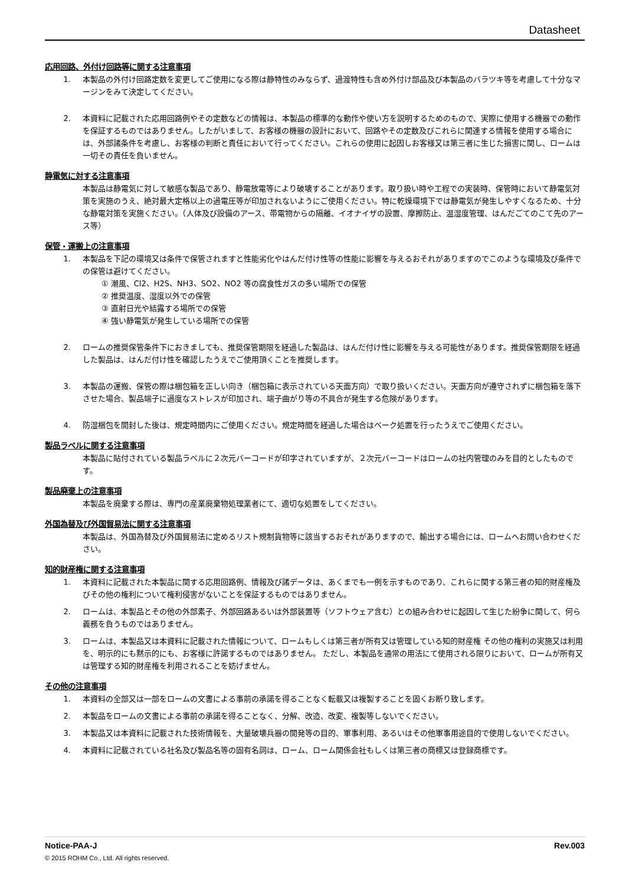Datasheet
応用回路、外付け回路等に関する注意事項
1. 本製品の外付け回路定数を変更してご使用になる際は静特性のみならず、過渡特性も含め外付け部品及び本製品のバラツキ等を考慮して十分なマージンをみて決定してください。
2. 本資料に記載された応用回路例やその定数などの情報は、本製品の標準的な動作や使い方を説明するためのもので、実際に使用する機器での動作を保証するものではありません。したがいまして、お客様の機器の設計において、回路やその定数及びこれらに関連する情報を使用する場合には、外部諸条件を考慮し、お客様の判断と責任において行ってください。これらの使用に起因しお客様又は第三者に生じた損害に関し、ロームは一切その責任を負いません。
静電気に対する注意事項
本製品は静電気に対して敏感な製品であり、静電放電等により破壊することがあります。取り扱い時や工程での実装時、保管時において静電気対策を実施のうえ、絶対最大定格以上の過電圧等が印加されないようにご使用ください。特に乾燥環境下では静電気が発生しやすくなるため、十分な静電対策を実施ください。（人体及び設備のアース、帯電物からの隔離、イオナイザの設置、摩擦防止、温湿度管理、はんだごてのこて先のアース等）
保管・運搬上の注意事項
1. 本製品を下記の環境又は条件で保管されますと性能劣化やはんだ付け性等の性能に影響を与えるおそれがありますのでこのような環境及び条件での保管は避けてください。
① 潮風、Cl2、H2S、NH3、SO2、NO2 等の腐食性ガスの多い場所での保管
② 推奨温度、湿度以外での保管
③ 直射日光や結露する場所での保管
④ 強い静電気が発生している場所での保管
2. ロームの推奨保管条件下におきましても、推奨保管期限を経過した製品は、はんだ付け性に影響を与える可能性があります。推奨保管期限を経過した製品は、はんだ付け性を確認したうえでご使用頂くことを推奨します。
3. 本製品の運搬、保管の際は梱包箱を正しい向き（梱包箱に表示されている天面方向）で取り扱いください。天面方向が遵守されずに梱包箱を落下させた場合、製品端子に過度なストレスが印加され、端子曲がり等の不具合が発生する危険があります。
4. 防湿梱包を開封した後は、規定時間内にご使用ください。規定時間を経過した場合はベーク処置を行ったうえでご使用ください。
製品ラベルに関する注意事項
本製品に貼付されている製品ラベルに２次元バーコードが印字されていますが、２次元バーコードはロームの社内管理のみを目的としたものです。
製品廃棄上の注意事項
本製品を廃棄する際は、専門の産業廃棄物処理業者にて、適切な処置をしてください。
外国為替及び外国貿易法に関する注意事項
本製品は、外国為替及び外国貿易法に定めるリスト規制貨物等に該当するおそれがありますので、輸出する場合には、ロームへお問い合わせください。
知的財産権に関する注意事項
1. 本資料に記載された本製品に関する応用回路例、情報及び諸データは、あくまでも一例を示すものであり、これらに関する第三者の知的財産権及びその他の権利について権利侵害がないことを保証するものではありません。
2. ロームは、本製品とその他の外部素子、外部回路あるいは外部装置等（ソフトウェア含む）との組み合わせに起因して生じた紛争に関して、何ら義務を負うものではありません。
3. ロームは、本製品又は本資料に記載された情報について、ロームもしくは第三者が所有又は管理している知的財産権 その他の権利の実施又は利用を、明示的にも黙示的にも、お客様に許諾するものではありません。 ただし、本製品を通常の用法にて使用される限りにおいて、ロームが所有又は管理する知的財産権を利用されることを妨げません。
その他の注意事項
1. 本資料の全部又は一部をロームの文書による事前の承諾を得ることなく転載又は複製することを固くお断り致します。
2. 本製品をロームの文書による事前の承諾を得ることなく、分解、改造、改変、複製等しないでください。
3. 本製品又は本資料に記載された技術情報を、大量破壊兵器の開発等の目的、軍事利用、あるいはその他軍事用途目的で使用しないでください。
4. 本資料に記載されている社名及び製品名等の固有名詞は、ローム、ローム関係会社もしくは第三者の商標又は登録商標です。
Notice-PAA-J Rev.003
© 2015 ROHM Co., Ltd. All rights reserved.